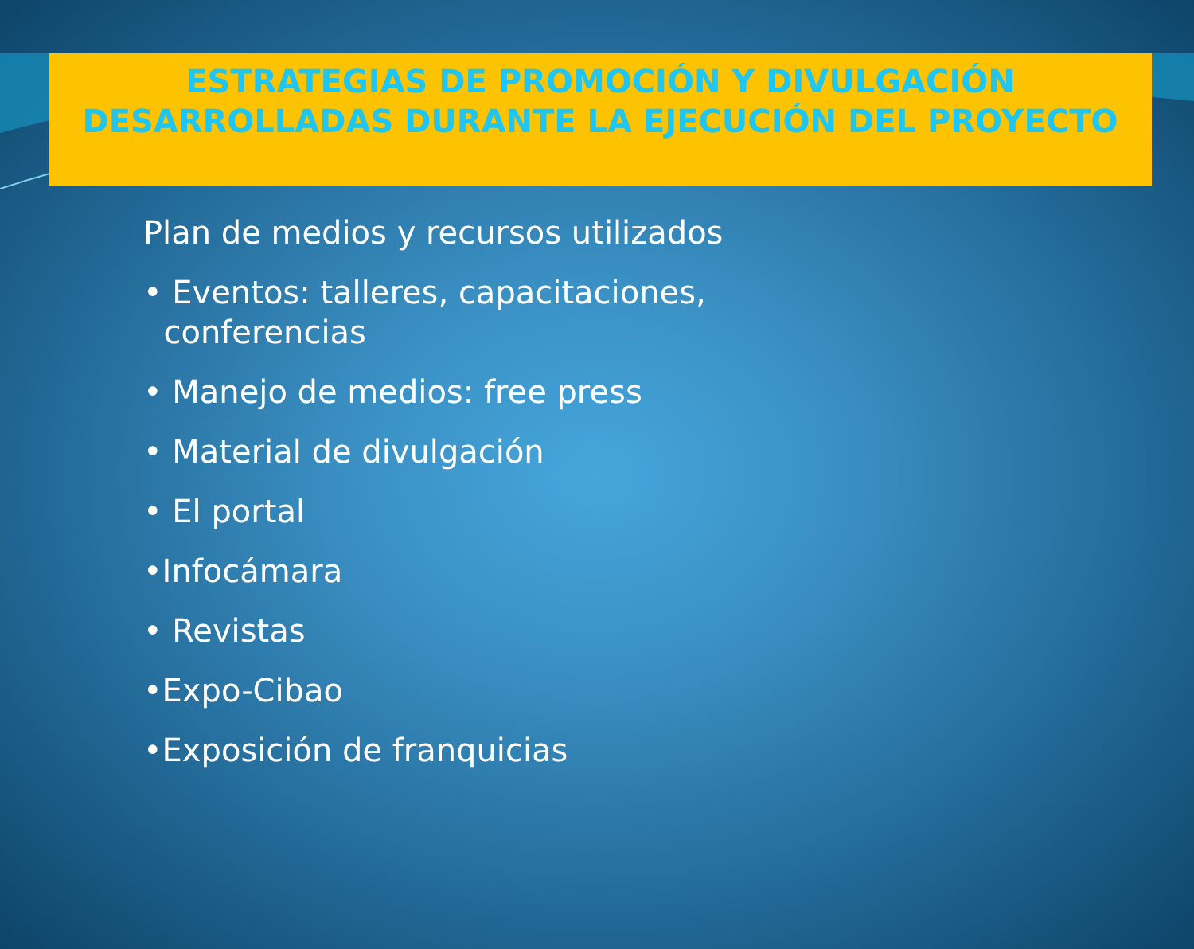ESTRATEGIAS DE PROMOCIÓN Y DIVULGACIÓN DESARROLLADAS DURANTE LA EJECUCIÓN DEL PROYECTO
Plan de medios y recursos utilizados
• Eventos: talleres, capacitaciones,
conferencias
• Manejo de medios: free press
• Material de divulgación
• El portal
•Infocámara
• Revistas
•Expo-Cibao
•Exposición de franquicias